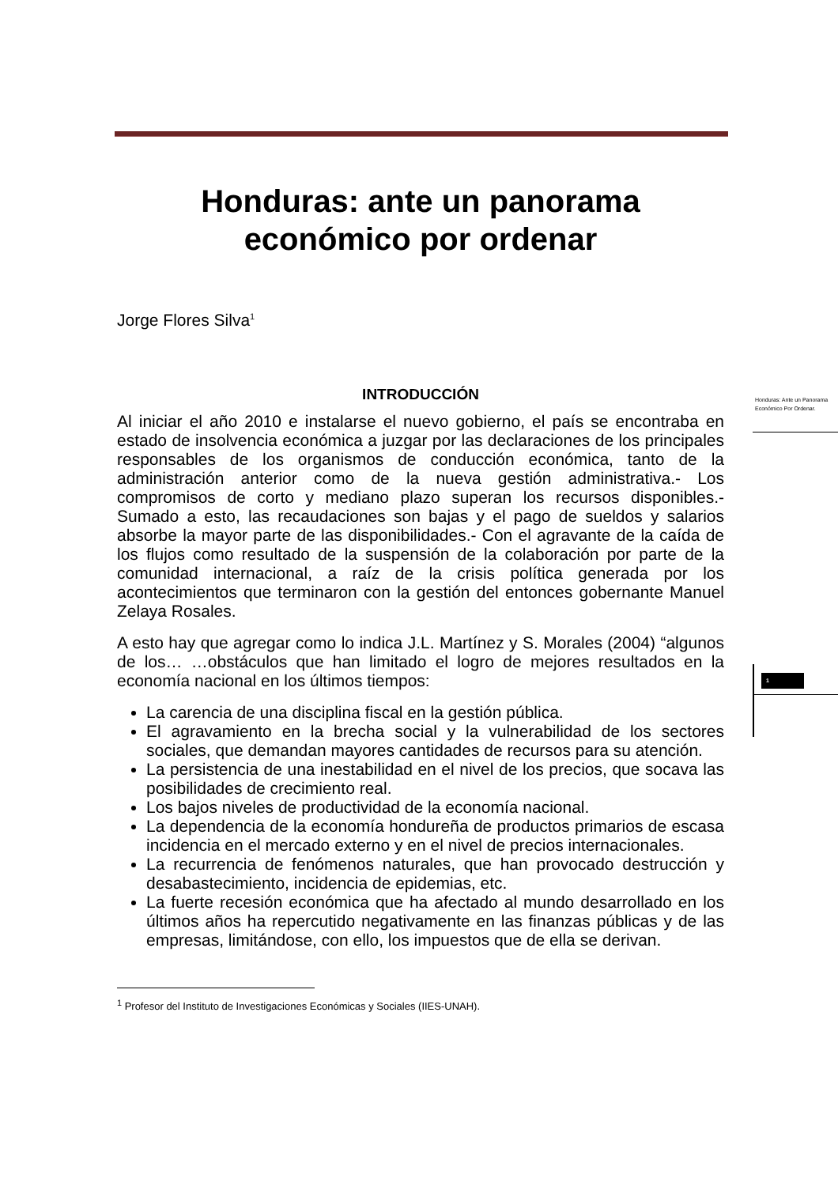Honduras: ante un panorama económico por ordenar
Jorge Flores Silva<sup>1</sup>
INTRODUCCIÓN
Al iniciar el año 2010 e instalarse el nuevo gobierno, el país se encontraba en estado de insolvencia económica a juzgar por las declaraciones de los principales responsables de los organismos de conducción económica, tanto de la administración anterior como de la nueva gestión administrativa.- Los compromisos de corto y mediano plazo superan los recursos disponibles.- Sumado a esto, las recaudaciones son bajas y el pago de sueldos y salarios absorbe la mayor parte de las disponibilidades.- Con el agravante de la caída de los flujos como resultado de la suspensión de la colaboración por parte de la comunidad internacional, a raíz de la crisis política generada por los acontecimientos que terminaron con la gestión del entonces gobernante Manuel Zelaya Rosales.
A esto hay que agregar como lo indica J.L. Martínez y S. Morales (2004) “algunos de los… …obstáculos que han limitado el logro de mejores resultados en la economía nacional en los últimos tiempos:
La carencia de una disciplina fiscal en la gestión pública.
El agravamiento en la brecha social y la vulnerabilidad de los sectores sociales, que demandan mayores cantidades de recursos para su atención.
La persistencia de una inestabilidad en el nivel de los precios, que socava las posibilidades de crecimiento real.
Los bajos niveles de productividad de la economía nacional.
La dependencia de la economía hondureña de productos primarios de escasa incidencia en el mercado externo y en el nivel de precios internacionales.
La recurrencia de fenómenos naturales, que han provocado destrucción y desabastecimiento, incidencia de epidemias, etc.
La fuerte recesión económica que ha afectado al mundo desarrollado en los últimos años ha repercutido negativamente en las finanzas públicas y de las empresas, limitándose, con ello, los impuestos que de ella se derivan.
<sup>1</sup> Profesor del Instituto de Investigaciones Económicas y Sociales (IIES-UNAH).
Honduras: Ante un Panorama Económico Por Ordenar.
1